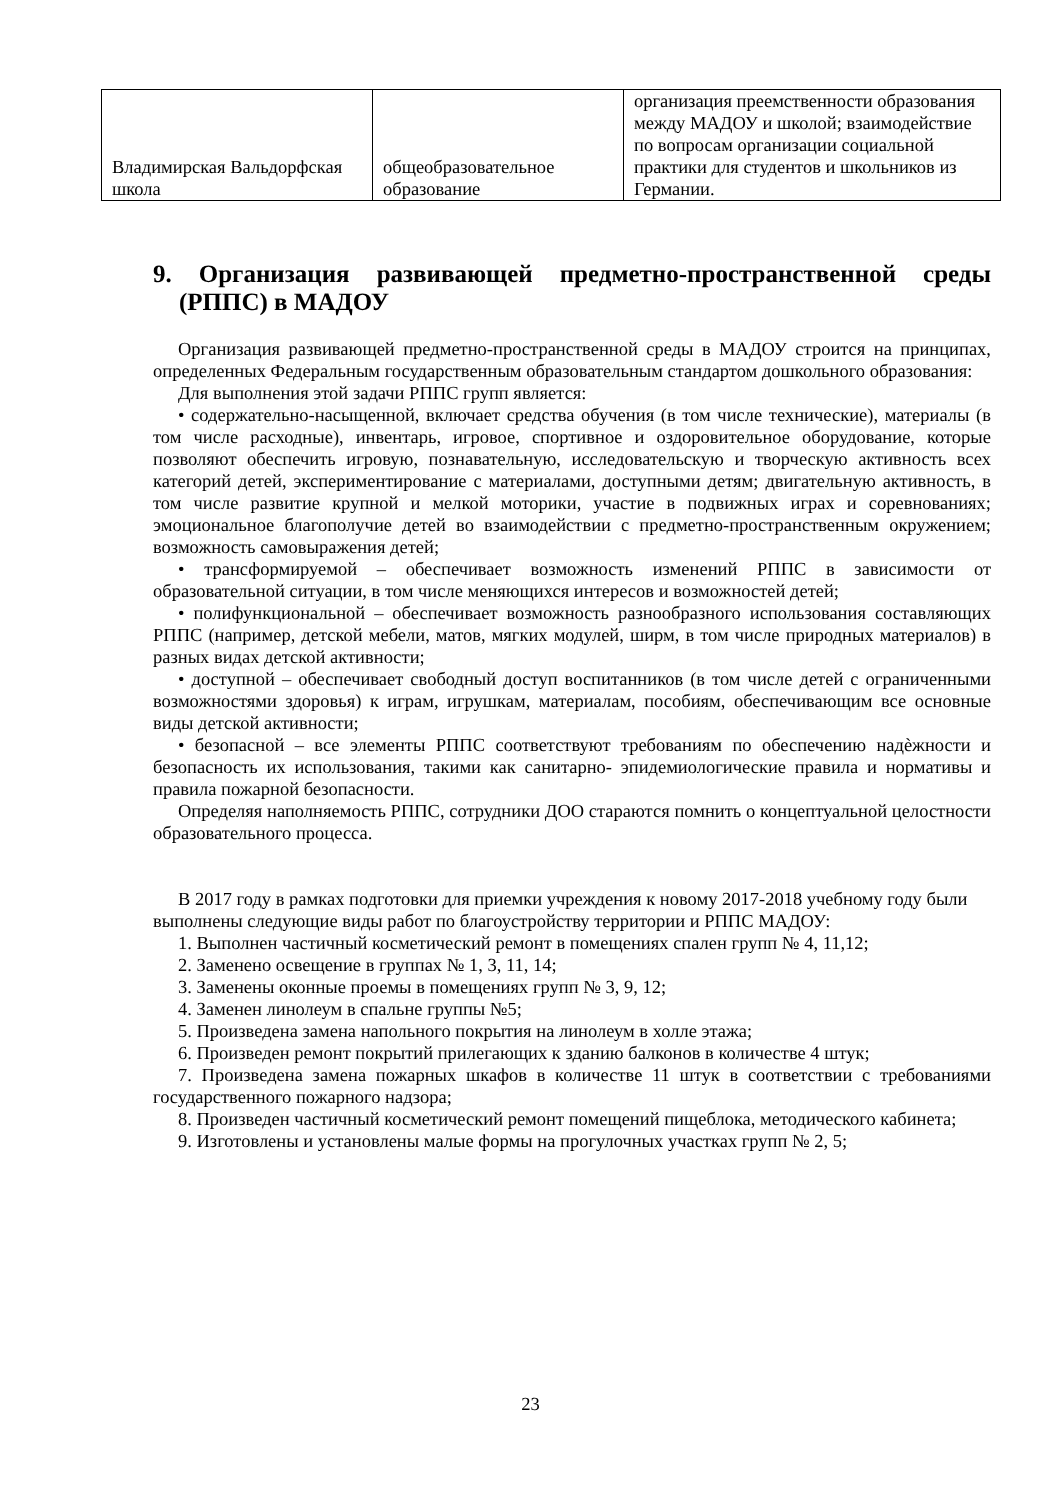| Владимирская Вальдорфская школа | общеобразовательное образование | организация преемственности образования между МАДОУ и школой; взаимодействие по вопросам организации социальной практики для студентов и школьников из Германии. |
9. Организация развивающей предметно-пространственной среды (РППС) в МАДОУ
Организация развивающей предметно-пространственной среды в МАДОУ строится на принципах, определенных Федеральным государственным образовательным стандартом дошкольного образования:
Для выполнения этой задачи РППС групп является:
• содержательно-насыщенной, включает средства обучения (в том числе технические), материалы (в том числе расходные), инвентарь, игровое, спортивное и оздоровительное оборудование, которые позволяют обеспечить игровую, познавательную, исследовательскую и творческую активность всех категорий детей, экспериментирование с материалами, доступными детям; двигательную активность, в том числе развитие крупной и мелкой моторики, участие в подвижных играх и соревнованиях; эмоциональное благополучие детей во взаимодействии с предметно-пространственным окружением; возможность самовыражения детей;
• трансформируемой – обеспечивает возможность изменений РППС в зависимости от образовательной ситуации, в том числе меняющихся интересов и возможностей детей;
• полифункциональной – обеспечивает возможность разнообразного использования составляющих РППС (например, детской мебели, матов, мягких модулей, ширм, в том числе природных материалов) в разных видах детской активности;
• доступной – обеспечивает свободный доступ воспитанников (в том числе детей с ограниченными возможностями здоровья) к играм, игрушкам, материалам, пособиям, обеспечивающим все основные виды детской активности;
• безопасной – все элементы РППС соответствуют требованиям по обеспечению надѐжности и безопасность их использования, такими как санитарно- эпидемиологические правила и нормативы и правила пожарной безопасности.
Определяя наполняемость РППС, сотрудники ДОО стараются помнить о концептуальной целостности образовательного процесса.
В 2017 году в рамках подготовки для приемки учреждения к новому 2017-2018 учебному году были выполнены следующие виды работ по благоустройству территории и РППС МАДОУ:
1. Выполнен частичный косметический ремонт в помещениях спален групп № 4, 11,12;
2. Заменено освещение в группах № 1, 3, 11, 14;
3. Заменены оконные проемы в помещениях групп № 3, 9, 12;
4. Заменен линолеум в спальне группы №5;
5. Произведена замена напольного покрытия на линолеум в холле этажа;
6. Произведен ремонт покрытий прилегающих к зданию балконов в количестве 4 штук;
7. Произведена замена пожарных шкафов в количестве 11 штук в соответствии с требованиями государственного пожарного надзора;
8. Произведен частичный косметический ремонт помещений пищеблока, методического кабинета;
9. Изготовлены и установлены малые формы на прогулочных участках групп № 2, 5;
23